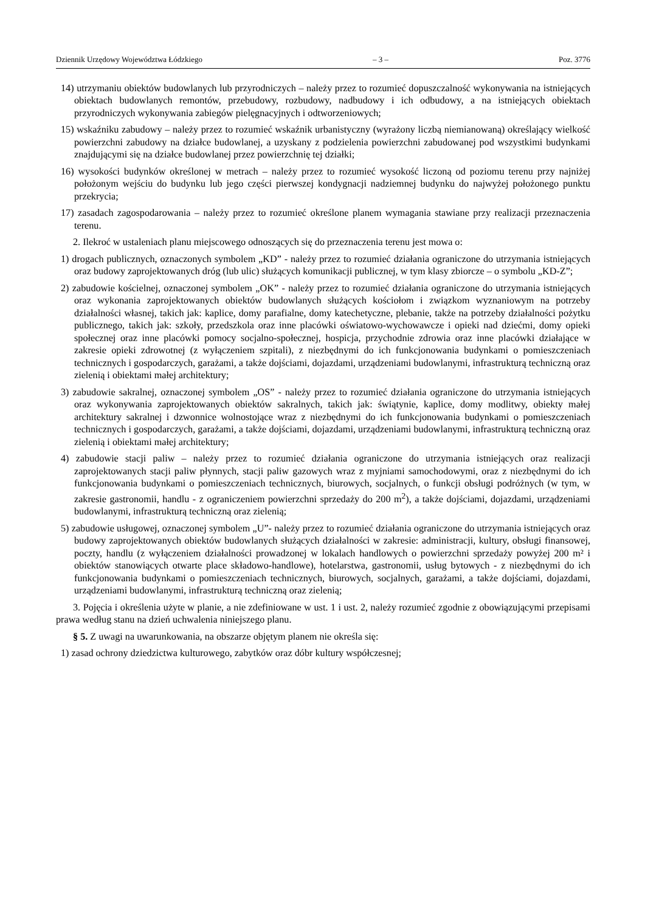Dziennik Urzędowy Województwa Łódzkiego – 3 – Poz. 3776
14) utrzymaniu obiektów budowlanych lub przyrodniczych – należy przez to rozumieć dopuszczalność wykonywania na istniejących obiektach budowlanych remontów, przebudowy, rozbudowy, nadbudowy i ich odbudowy, a na istniejących obiektach przyrodniczych wykonywania zabiegów pielęgnacyjnych i odtworzeniowych;
15) wskaźniku zabudowy – należy przez to rozumieć wskaźnik urbanistyczny (wyrażony liczbą niemianowaną) określający wielkość powierzchni zabudowy na działce budowlanej, a uzyskany z podzielenia powierzchni zabudowanej pod wszystkimi budynkami znajdującymi się na działce budowlanej przez powierzchnię tej działki;
16) wysokości budynków określonej w metrach – należy przez to rozumieć wysokość liczoną od poziomu terenu przy najniżej położonym wejściu do budynku lub jego części pierwszej kondygnacji nadziemnej budynku do najwyżej położonego punktu przekrycia;
17) zasadach zagospodarowania – należy przez to rozumieć określone planem wymagania stawiane przy realizacji przeznaczenia terenu.
2. Ilekroć w ustaleniach planu miejscowego odnoszących się do przeznaczenia terenu jest mowa o:
1) drogach publicznych, oznaczonych symbolem „KD” - należy przez to rozumieć działania ograniczone do utrzymania istniejących oraz budowy zaprojektowanych dróg (lub ulic) służących komunikacji publicznej, w tym klasy zbiorcze – o symbolu „KD-Z”;
2) zabudowie kościelnej, oznaczonej symbolem „OK” - należy przez to rozumieć działania ograniczone do utrzymania istniejących oraz wykonania zaprojektowanych obiektów budowlanych służących kościołom i związkom wyznaniowym na potrzeby działalności własnej, takich jak: kaplice, domy parafialne, domy katechetyczne, plebanie, także na potrzeby działalności pożytku publicznego, takich jak: szkoły, przedszkola oraz inne placówki oświatowo-wychowawcze i opieki nad dziećmi, domy opieki społecznej oraz inne placówki pomocy socjalno-społecznej, hospicja, przychodnie zdrowia oraz inne placówki działające w zakresie opieki zdrowotnej (z wyłączeniem szpitali), z niezbędnymi do ich funkcjonowania budynkami o pomieszczeniach technicznych i gospodarczych, garażami, a także dojściami, dojazdami, urządzeniami budowlanymi, infrastrukturą techniczną oraz zielenią i obiektami małej architektury;
3) zabudowie sakralnej, oznaczonej symbolem „OS” - należy przez to rozumieć działania ograniczone do utrzymania istniejących oraz wykonywania zaprojektowanych obiektów sakralnych, takich jak: świątynie, kaplice, domy modlitwy, obiekty małej architektury sakralnej i dzwonnice wolnostojące wraz z niezbędnymi do ich funkcjonowania budynkami o pomieszczeniach technicznych i gospodarczych, garażami, a także dojściami, dojazdami, urządzeniami budowlanymi, infrastrukturą techniczną oraz zielenią i obiektami małej architektury;
4) zabudowie stacji paliw – należy przez to rozumieć działania ograniczone do utrzymania istniejących oraz realizacji zaprojektowanych stacji paliw płynnych, stacji paliw gazowych wraz z myjniami samochodowymi, oraz z niezbędnymi do ich funkcjonowania budynkami o pomieszczeniach technicznych, biurowych, socjalnych, o funkcji obsługi podróżnych (w tym, w zakresie gastronomii, handlu - z ograniczeniem powierzchni sprzedaży do 200 m<sup>2</sup>), a także dojściami, dojazdami, urządzeniami budowlanymi, infrastrukturą techniczną oraz zielenią;
5) zabudowie usługowej, oznaczonej symbolem „U”- należy przez to rozumieć działania ograniczone do utrzymania istniejących oraz budowy zaprojektowanych obiektów budowlanych służących działalności w zakresie: administracji, kultury, obsługi finansowej, poczty, handlu (z wyłączeniem działalności prowadzonej w lokalach handlowych o powierzchni sprzedaży powyżej 200 m² i obiektów stanowiących otwarte place składowo-handlowe), hotelarstwa, gastronomii, usług bytowych - z niezbędnymi do ich funkcjonowania budynkami o pomieszczeniach technicznych, biurowych, socjalnych, garażami, a także dojściami, dojazdami, urządzeniami budowlanymi, infrastrukturą techniczną oraz zielenią;
3. Pojęcia i określenia użyte w planie, a nie zdefiniowane w ust. 1 i ust. 2, należy rozumieć zgodnie z obowiązującymi przepisami prawa według stanu na dzień uchwalenia niniejszego planu.
§ 5. Z uwagi na uwarunkowania, na obszarze objętym planem nie określa się:
1) zasad ochrony dziedzictwa kulturowego, zabytków oraz dóbr kultury współczesnej;